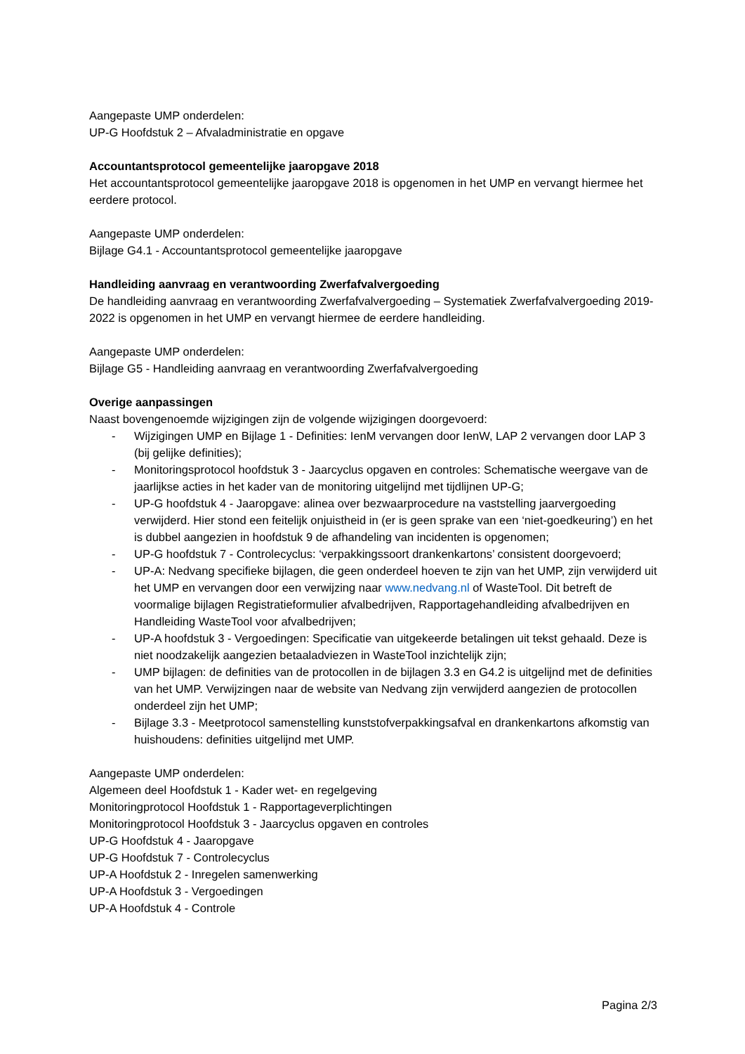Aangepaste UMP onderdelen:
UP-G Hoofdstuk 2 – Afvaladministratie en opgave
Accountantsprotocol gemeentelijke jaaropgave 2018
Het accountantsprotocol gemeentelijke jaaropgave 2018 is opgenomen in het UMP en vervangt hiermee het eerdere protocol.
Aangepaste UMP onderdelen:
Bijlage G4.1 - Accountantsprotocol gemeentelijke jaaropgave
Handleiding aanvraag en verantwoording Zwerfafvalvergoeding
De handleiding aanvraag en verantwoording Zwerfafvalvergoeding – Systematiek Zwerfafvalvergoeding 2019-2022 is opgenomen in het UMP en vervangt hiermee de eerdere handleiding.
Aangepaste UMP onderdelen:
Bijlage G5 - Handleiding aanvraag en verantwoording Zwerfafvalvergoeding
Overige aanpassingen
Naast bovengenoemde wijzigingen zijn de volgende wijzigingen doorgevoerd:
- Wijzigingen UMP en Bijlage 1 - Definities: IenM vervangen door IenW, LAP 2 vervangen door LAP 3 (bij gelijke definities);
- Monitoringsprotocol hoofdstuk 3 - Jaarcyclus opgaven en controles: Schematische weergave van de jaarlijkse acties in het kader van de monitoring uitgelijnd met tijdlijnen UP-G;
- UP-G hoofdstuk 4 - Jaaropgave: alinea over bezwaarprocedure na vaststelling jaarvergoeding verwijderd. Hier stond een feitelijk onjuistheid in (er is geen sprake van een ‘niet-goedkeuring’) en het is dubbel aangezien in hoofdstuk 9 de afhandeling van incidenten is opgenomen;
- UP-G hoofdstuk 7 - Controlecyclus: ‘verpakkingssoort drankenkartons’ consistent doorgevoerd;
- UP-A: Nedvang specifieke bijlagen, die geen onderdeel hoeven te zijn van het UMP, zijn verwijderd uit het UMP en vervangen door een verwijzing naar www.nedvang.nl of WasteTool. Dit betreft de voormalige bijlagen Registratieformulier afvalbedrijven, Rapportagehandleiding afvalbedrijven en Handleiding WasteTool voor afvalbedrijven;
- UP-A hoofdstuk 3 - Vergoedingen: Specificatie van uitgekeerde betalingen uit tekst gehaald. Deze is niet noodzakelijk aangezien betaaladviezen in WasteTool inzichtelijk zijn;
- UMP bijlagen: de definities van de protocollen in de bijlagen 3.3 en G4.2 is uitgelijnd met de definities van het UMP. Verwijzingen naar de website van Nedvang zijn verwijderd aangezien de protocollen onderdeel zijn het UMP;
- Bijlage 3.3 - Meetprotocol samenstelling kunststofverpakkingsafval en drankenkartons afkomstig van huishoudens: definities uitgelijnd met UMP.
Aangepaste UMP onderdelen:
Algemeen deel Hoofdstuk 1 - Kader wet- en regelgeving
Monitoringprotocol Hoofdstuk 1 - Rapportageverplichtingen
Monitoringprotocol Hoofdstuk 3 - Jaarcyclus opgaven en controles
UP-G Hoofdstuk 4 - Jaaropgave
UP-G Hoofdstuk 7 - Controlecyclus
UP-A Hoofdstuk 2 - Inregelen samenwerking
UP-A Hoofdstuk 3 - Vergoedingen
UP-A Hoofdstuk 4 - Controle
Pagina 2/3